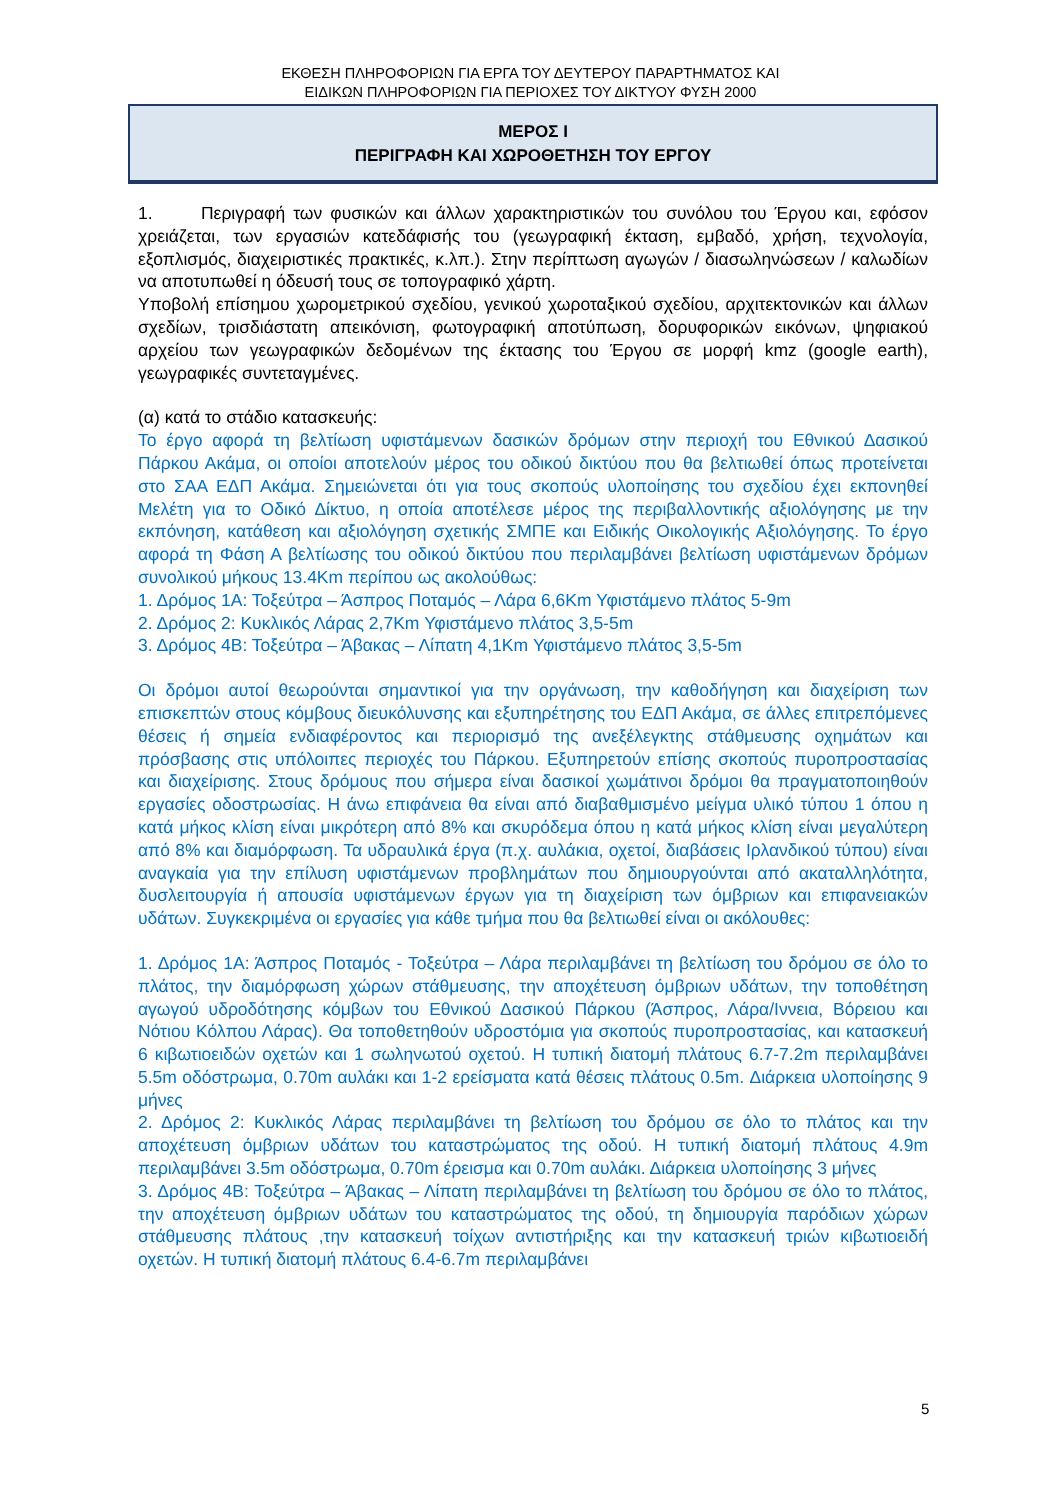ΕΚΘΕΣΗ ΠΛΗΡΟΦΟΡΙΩΝ ΓΙΑ ΕΡΓΑ ΤΟΥ ΔΕΥΤΕΡΟΥ ΠΑΡΑΡΤΗΜΑΤΟΣ ΚΑΙ
ΕΙΔΙΚΩΝ ΠΛΗΡΟΦΟΡΙΩΝ ΓΙΑ ΠΕΡΙΟΧΕΣ ΤΟΥ ΔΙΚΤΥΟΥ ΦΥΣΗ 2000
ΜΕΡΟΣ Ι
ΠΕΡΙΓΡΑΦΗ ΚΑΙ ΧΩΡΟΘΕΤΗΣΗ ΤΟΥ ΕΡΓΟΥ
1. Περιγραφή των φυσικών και άλλων χαρακτηριστικών του συνόλου του Έργου και, εφόσον χρειάζεται, των εργασιών κατεδάφισής του (γεωγραφική έκταση, εμβαδό, χρήση, τεχνολογία, εξοπλισμός, διαχειριστικές πρακτικές, κ.λπ.). Στην περίπτωση αγωγών / διασωληνώσεων / καλωδίων να αποτυπωθεί η όδευσή τους σε τοπογραφικό χάρτη.
Υποβολή επίσημου χωρομετρικού σχεδίου, γενικού χωροταξικού σχεδίου, αρχιτεκτονικών και άλλων σχεδίων, τρισδιάστατη απεικόνιση, φωτογραφική αποτύπωση, δορυφορικών εικόνων, ψηφιακού αρχείου των γεωγραφικών δεδομένων της έκτασης του Έργου σε μορφή kmz (google earth), γεωγραφικές συντεταγμένες.
(α) κατά το στάδιο κατασκευής:
Το έργο αφορά τη βελτίωση υφιστάμενων δασικών δρόμων στην περιοχή του Εθνικού Δασικού Πάρκου Ακάμα, οι οποίοι αποτελούν μέρος του οδικού δικτύου που θα βελτιωθεί όπως προτείνεται στο ΣΑΑ ΕΔΠ Ακάμα. Σημειώνεται ότι για τους σκοπούς υλοποίησης του σχεδίου έχει εκπονηθεί Μελέτη για το Οδικό Δίκτυο, η οποία αποτέλεσε μέρος της περιβαλλοντικής αξιολόγησης με την εκπόνηση, κατάθεση και αξιολόγηση σχετικής ΣΜΠΕ και Ειδικής Οικολογικής Αξιολόγησης. Το έργο αφορά τη Φάση Α βελτίωσης του οδικού δικτύου που περιλαμβάνει βελτίωση υφιστάμενων δρόμων συνολικού μήκους 13.4Km περίπου ως ακολούθως:
1. Δρόμος 1Α: Τοξεύτρα – Άσπρος Ποταμός – Λάρα 6,6Km Υφιστάμενο πλάτος 5-9m
2. Δρόμος 2: Κυκλικός Λάρας 2,7Km Υφιστάμενο πλάτος 3,5-5m
3. Δρόμος 4Β: Τοξεύτρα – Άβακας – Λίπατη 4,1Km Υφιστάμενο πλάτος 3,5-5m
Οι δρόμοι αυτοί θεωρούνται σημαντικοί για την οργάνωση, την καθοδήγηση και διαχείριση των επισκεπτών στους κόμβους διευκόλυνσης και εξυπηρέτησης του ΕΔΠ Ακάμα, σε άλλες επιτρεπόμενες θέσεις ή σημεία ενδιαφέροντος και περιορισμό της ανεξέλεγκτης στάθμευσης οχημάτων και πρόσβασης στις υπόλοιπες περιοχές του Πάρκου. Εξυπηρετούν επίσης σκοπούς πυροπροστασίας και διαχείρισης. Στους δρόμους που σήμερα είναι δασικοί χωμάτινοι δρόμοι θα πραγματοποιηθούν εργασίες οδοστρωσίας. Η άνω επιφάνεια θα είναι από διαβαθμισμένο μείγμα υλικό τύπου 1 όπου η κατά μήκος κλίση είναι μικρότερη από 8% και σκυρόδεμα όπου η κατά μήκος κλίση είναι μεγαλύτερη από 8% και διαμόρφωση. Τα υδραυλικά έργα (π.χ. αυλάκια, οχετοί, διαβάσεις Ιρλανδικού τύπου) είναι αναγκαία για την επίλυση υφιστάμενων προβλημάτων που δημιουργούνται από ακαταλληλότητα, δυσλειτουργία ή απουσία υφιστάμενων έργων για τη διαχείριση των όμβριων και επιφανειακών υδάτων. Συγκεκριμένα οι εργασίες για κάθε τμήμα που θα βελτιωθεί είναι οι ακόλουθες:
1. Δρόμος 1Α: Άσπρος Ποταμός - Τοξεύτρα – Λάρα περιλαμβάνει τη βελτίωση του δρόμου σε όλο το πλάτος, την διαμόρφωση χώρων στάθμευσης, την αποχέτευση όμβριων υδάτων, την τοποθέτηση αγωγού υδροδότησης κόμβων του Εθνικού Δασικού Πάρκου (Άσπρος, Λάρα/Ιννεια, Βόρειου και Νότιου Κόλπου Λάρας). Θα τοποθετηθούν υδροστόμια για σκοπούς πυροπροστασίας, και κατασκευή 6 κιβωτιοειδών οχετών και 1 σωληνωτού οχετού. Η τυπική διατομή πλάτους 6.7-7.2m περιλαμβάνει 5.5m οδόστρωμα, 0.70m αυλάκι και 1-2 ερείσματα κατά θέσεις πλάτους 0.5m. Διάρκεια υλοποίησης 9 μήνες
2. Δρόμος 2: Κυκλικός Λάρας περιλαμβάνει τη βελτίωση του δρόμου σε όλο το πλάτος και την αποχέτευση όμβριων υδάτων του καταστρώματος της οδού. Η τυπική διατομή πλάτους 4.9m περιλαμβάνει 3.5m οδόστρωμα, 0.70m έρεισμα και 0.70m αυλάκι. Διάρκεια υλοποίησης 3 μήνες
3. Δρόμος 4Β: Τοξεύτρα – Άβακας – Λίπατη περιλαμβάνει τη βελτίωση του δρόμου σε όλο το πλάτος, την αποχέτευση όμβριων υδάτων του καταστρώματος της οδού, τη δημιουργία παρόδιων χώρων στάθμευσης πλάτους ,την κατασκευή τοίχων αντιστήριξης και την κατασκευή τριών κιβωτιοειδή οχετών. Η τυπική διατομή πλάτους 6.4-6.7m περιλαμβάνει
5